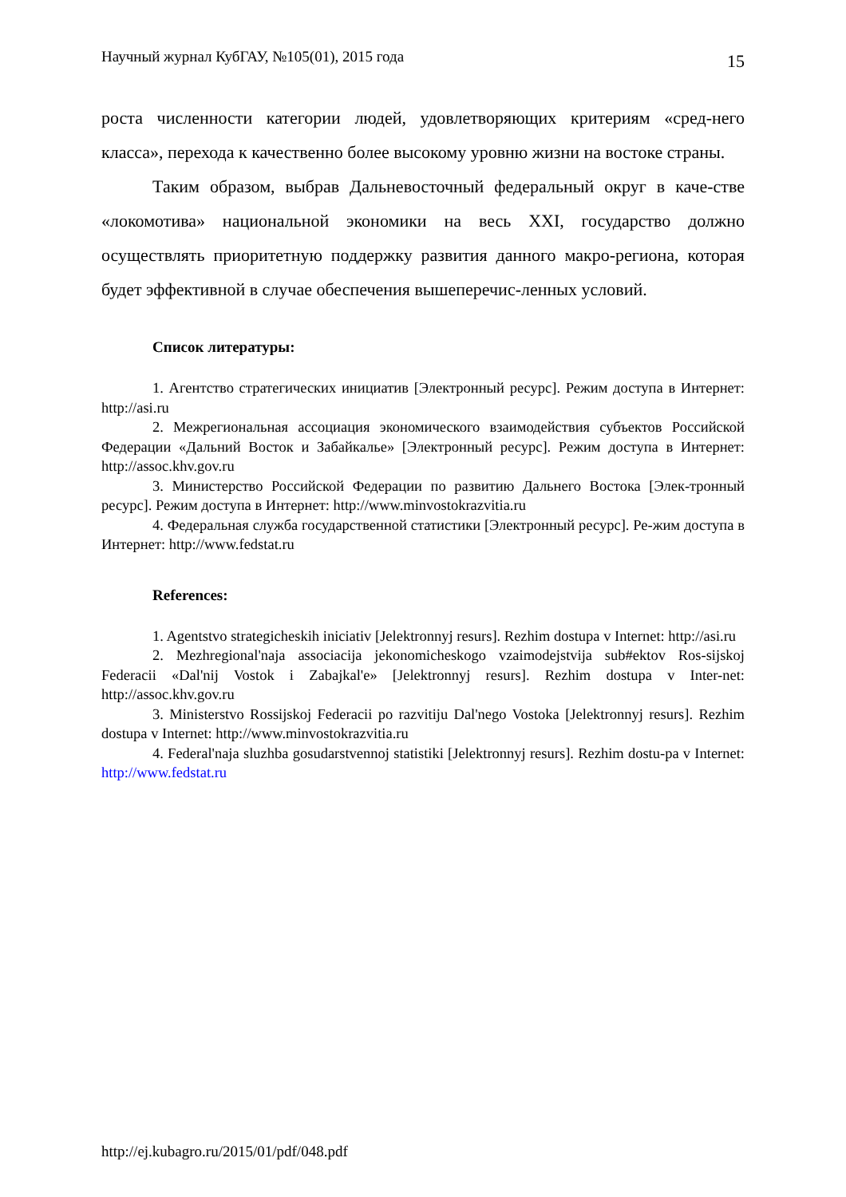Научный журнал КубГАУ, №105(01), 2015 года 15
роста численности категории людей, удовлетворяющих критериям «сред-него класса», перехода к качественно более высокому уровню жизни на востоке страны.
Таким образом, выбрав Дальневосточный федеральный округ в каче-стве «локомотива» национальной экономики на весь XXI, государство должно осуществлять приоритетную поддержку развития данного макро-региона, которая будет эффективной в случае обеспечения вышеперечис-ленных условий.
Список литературы:
1. Агентство стратегических инициатив [Электронный ресурс]. Режим доступа в Интернет: http://asi.ru
2. Межрегиональная ассоциация экономического взаимодействия субъектов Российской Федерации «Дальний Восток и Забайкалье» [Электронный ресурс]. Режим доступа в Интернет: http://assoc.khv.gov.ru
3. Министерство Российской Федерации по развитию Дальнего Востока [Элек-тронный ресурс]. Режим доступа в Интернет: http://www.minvostokrazvitia.ru
4. Федеральная служба государственной статистики [Электронный ресурс]. Ре-жим доступа в Интернет: http://www.fedstat.ru
References:
1. Agentstvo strategicheskih iniciativ [Jelektronnyj resurs]. Rezhim dostupa v Internet: http://asi.ru
2. Mezhregional'naja associacija jekonomicheskogo vzaimodejstvija sub#ektov Ros-sijskoj Federacii «Dal'nij Vostok i Zabajkal'e» [Jelektronnyj resurs]. Rezhim dostupa v Inter-net: http://assoc.khv.gov.ru
3. Ministerstvo Rossijskoj Federacii po razvitiju Dal'nego Vostoka [Jelektronnyj resurs]. Rezhim dostupa v Internet: http://www.minvostokrazvitia.ru
4. Federal'naja sluzhba gosudarstvennoj statistiki [Jelektronnyj resurs]. Rezhim dostu-pa v Internet: http://www.fedstat.ru
http://ej.kubagro.ru/2015/01/pdf/048.pdf